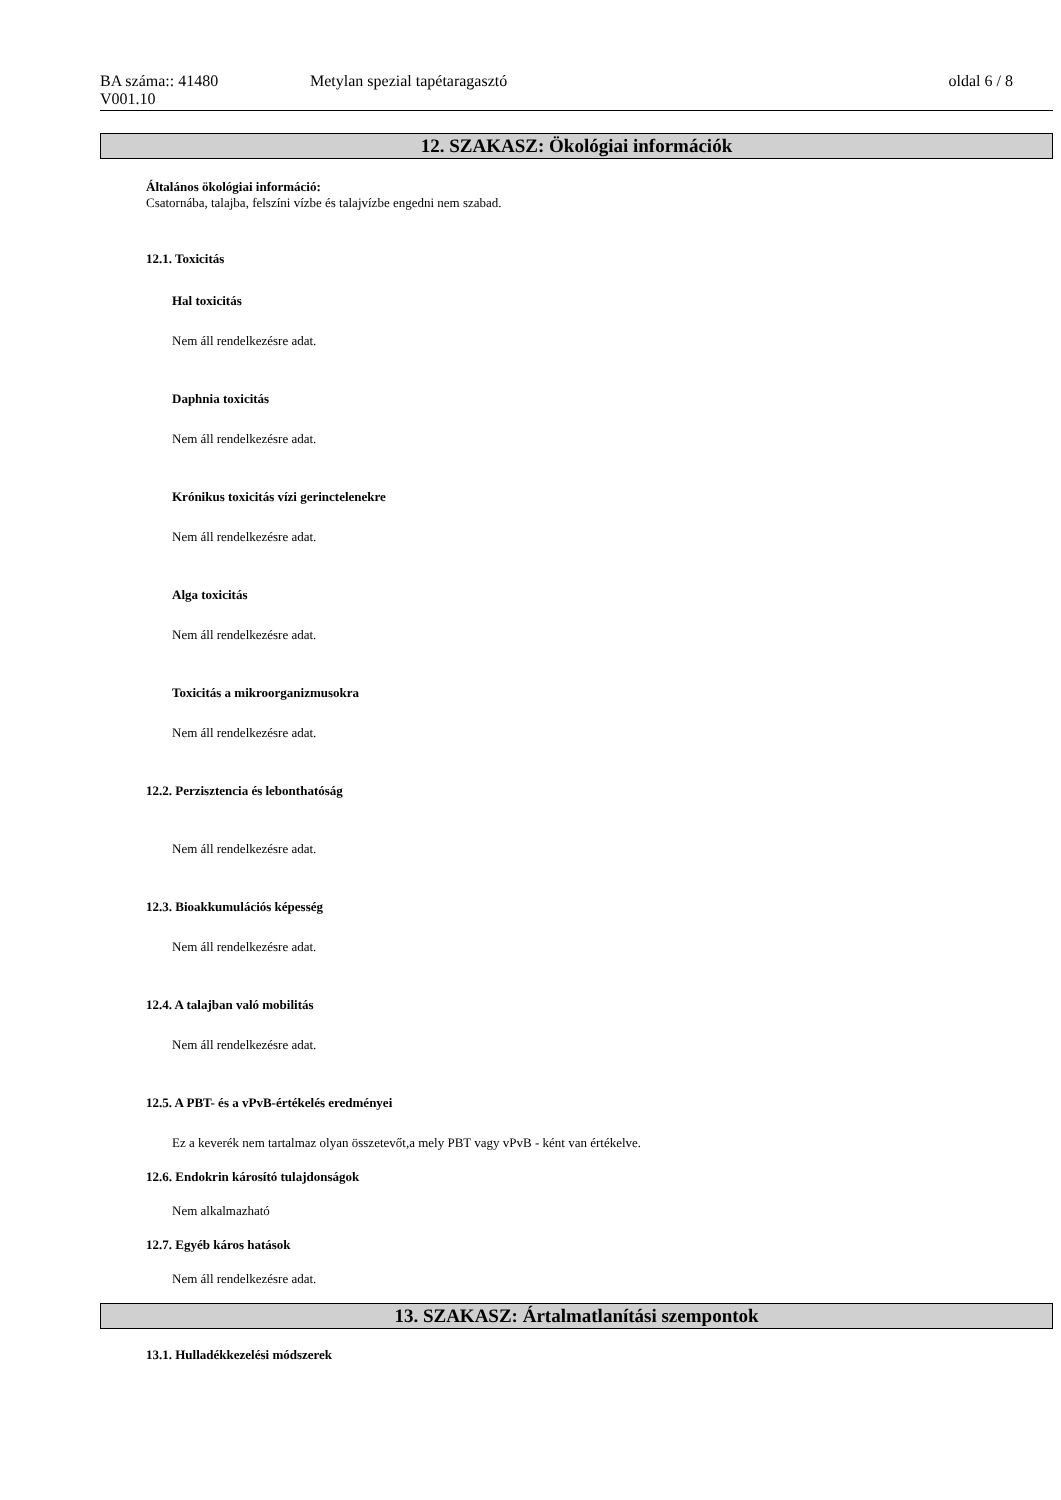BA száma:: 41480
V001.10
Metylan spezial tapétaragasztó oldal 6 / 8
12. SZAKASZ: Ökológiai információk
Általános ökológiai információ:
Csatornába, talajba, felszíni vízbe és talajvízbe engedni nem szabad.
12.1. Toxicitás
Hal toxicitás
Nem áll rendelkezésre adat.
Daphnia toxicitás
Nem áll rendelkezésre adat.
Krónikus toxicitás vízi gerinctelenekre
Nem áll rendelkezésre adat.
Alga toxicitás
Nem áll rendelkezésre adat.
Toxicitás a mikroorganizmusokra
Nem áll rendelkezésre adat.
12.2. Perzisztencia és lebonthatóság
Nem áll rendelkezésre adat.
12.3. Bioakkumulációs képesség
Nem áll rendelkezésre adat.
12.4. A talajban való mobilitás
Nem áll rendelkezésre adat.
12.5. A PBT- és a vPvB-értékelés eredményei
Ez a keverék nem tartalmaz olyan összetevőt,a mely PBT vagy vPvB - ként van értékelve.
12.6. Endokrin károsító tulajdonságok
Nem alkalmazható
12.7. Egyéb káros hatások
Nem áll rendelkezésre adat.
13. SZAKASZ: Ártalmatlanítási szempontok
13.1. Hulladékkezelési módszerek